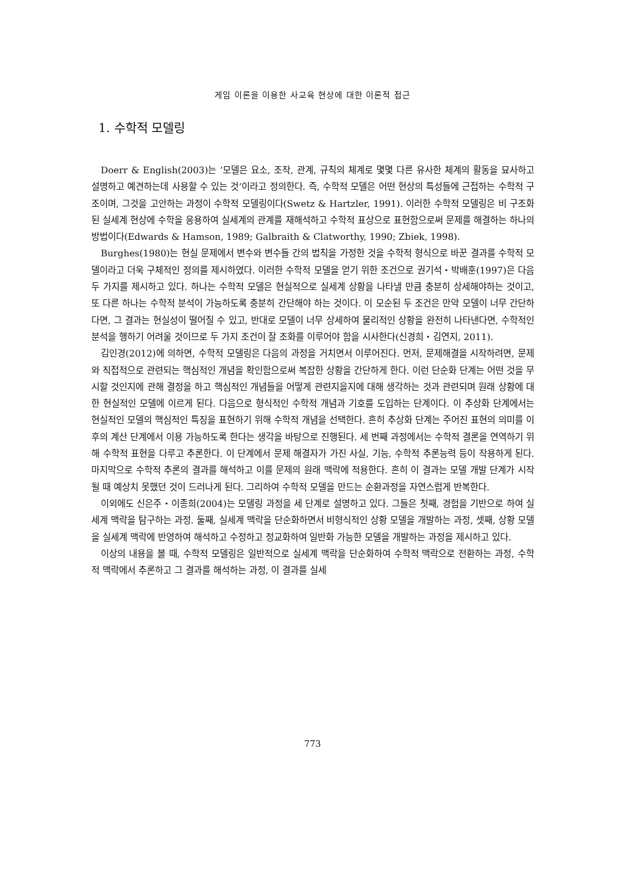게임 이론을 이용한 사교육 현상에 대한 이론적 접근
1. 수학적 모델링
Doerr & English(2003)는 ‘모델은 요소, 조작, 관계, 규칙의 체계로 몇몇 다른 유사한 체계의 활동을 묘사하고 설명하고 예견하는데 사용할 수 있는 것’이라고 정의한다. 즉, 수학적 모델은 어떤 현상의 특성들에 근접하는 수학적 구조이며, 그것을 고안하는 과정이 수학적 모델링이다(Swetz & Hartzler, 1991). 이러한 수학적 모델링은 비 구조화된 실세계 현상에 수학을 응용하여 실세계의 관계를 재해석하고 수학적 표상으로 표현함으로써 문제를 해결하는 하나의 방법이다(Edwards & Hamson, 1989; Galbraith & Clatworthy, 1990; Zbiek, 1998).
Burghes(1980)는 현실 문제에서 변수와 변수들 간의 법칙을 가정한 것을 수학적 형식으로 바꾼 결과를 수학적 모델이라고 더욱 구체적인 정의를 제시하였다. 이러한 수학적 모델을 얻기 위한 조건으로 권기석・박배훈(1997)은 다음 두 가지를 제시하고 있다. 하나는 수학적 모델은 현실적으로 실세계 상황을 나타낼 만큼 충분히 상세해야하는 것이고, 또 다른 하나는 수학적 분석이 가능하도록 충분히 간단해야 하는 것이다. 이 모순된 두 조건은 만약 모델이 너무 간단하다면, 그 결과는 현실성이 떨어질 수 있고, 반대로 모델이 너무 상세하여 물리적인 상황을 완전히 나타낸다면, 수학적인 분석을 행하기 어려울 것이므로 두 가지 조건이 잘 조화를 이루어야 함을 시사한다(신경희・김연지, 2011).
김인경(2012)에 의하면, 수학적 모델링은 다음의 과정을 거치면서 이루어진다. 먼저, 문제해결을 시작하려면, 문제와 직접적으로 관련되는 핵심적인 개념을 확인함으로써 복잡한 상황을 간단하게 한다. 이런 단순화 단계는 어떤 것을 무시할 것인지에 관해 결정을 하고 핵심적인 개념들을 어떻게 관련지을지에 대해 생각하는 것과 관련되며 원래 상황에 대한 현실적인 모델에 이르게 된다. 다음으로 형식적인 수학적 개념과 기호를 도입하는 단계이다. 이 추상화 단계에서는 현실적인 모델의 핵심적인 특징을 표현하기 위해 수학적 개념을 선택한다. 흔히 추상화 단계는 주어진 표현의 의미를 이후의 계산 단계에서 이용 가능하도록 한다는 생각을 바탕으로 진행된다. 세 번째 과정에서는 수학적 결론을 연역하기 위해 수학적 표현을 다루고 추론한다. 이 단계에서 문제 해결자가 가진 사실, 기능, 수학적 추론능력 등이 작용하게 된다. 마지막으로 수학적 추론의 결과를 해석하고 이를 문제의 원래 맥락에 적용한다. 흔히 이 결과는 모델 개발 단계가 시작될 때 예상치 못했던 것이 드러나게 된다. 그리하여 수학적 모델을 만드는 순환과정을 자연스럽게 반복한다.
이외에도 신은주・이종희(2004)는 모델링 과정을 세 단계로 설명하고 있다. 그들은 첫째, 경험을 기반으로 하여 실세계 맥락을 탐구하는 과정. 둘째, 실세계 맥락을 단순화하면서 비형식적인 상황 모델을 개발하는 과정, 셋째, 상황 모델을 실세계 맥락에 반영하여 해석하고 수정하고 정교화하여 일반화 가능한 모델을 개발하는 과정을 제시하고 있다.
이상의 내용을 볼 때, 수학적 모델링은 일반적으로 실세계 맥락을 단순화하여 수학적 맥락으로 전환하는 과정, 수학적 맥락에서 추론하고 그 결과를 해석하는 과정, 이 결과를 실세
773